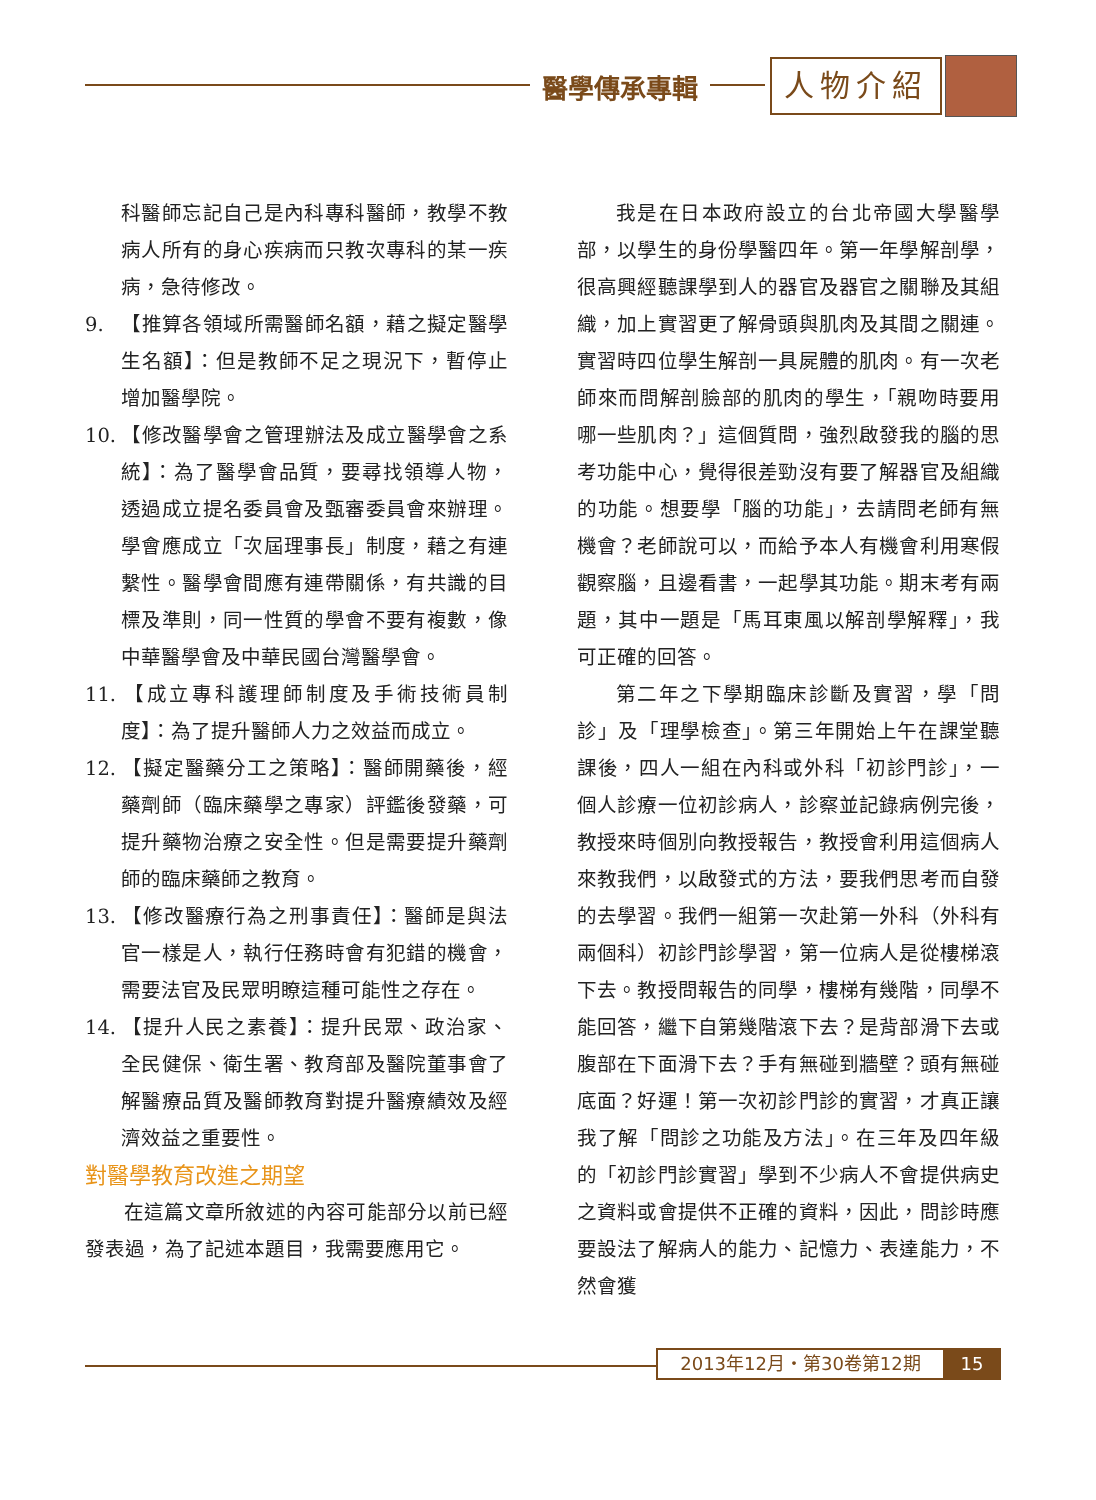醫學傳承專輯 人物介紹
科醫師忘記自己是內科專科醫師，教學不教病人所有的身心疾病而只教次專科的某一疾病，急待修改。
9. 【推算各領域所需醫師名額，藉之擬定醫學生名額】：但是教師不足之現況下，暫停止增加醫學院。
10. 【修改醫學會之管理辦法及成立醫學會之系統】：為了醫學會品質，要尋找領導人物，透過成立提名委員會及甄審委員會來辦理。學會應成立「次屆理事長」制度，藉之有連繫性。醫學會間應有連帶關係，有共識的目標及準則，同一性質的學會不要有複數，像中華醫學會及中華民國台灣醫學會。
11. 【成立專科護理師制度及手術技術員制度】：為了提升醫師人力之效益而成立。
12. 【擬定醫藥分工之策略】：醫師開藥後，經藥劑師（臨床藥學之專家）評鑑後發藥，可提升藥物治療之安全性。但是需要提升藥劑師的臨床藥師之教育。
13. 【修改醫療行為之刑事責任】：醫師是與法官一樣是人，執行任務時會有犯錯的機會，需要法官及民眾明瞭這種可能性之存在。
14. 【提升人民之素養】：提升民眾、政治家、全民健保、衛生署、教育部及醫院董事會了解醫療品質及醫師教育對提升醫療績效及經濟效益之重要性。
對醫學教育改進之期望
在這篇文章所敘述的內容可能部分以前已經發表過，為了記述本題目，我需要應用它。
我是在日本政府設立的台北帝國大學醫學部，以學生的身份學醫四年。第一年學解剖學，很高興經聽課學到人的器官及器官之關聯及其組織，加上實習更了解骨頭與肌肉及其間之關連。實習時四位學生解剖一具屍體的肌肉。有一次老師來而問解剖臉部的肌肉的學生，「親吻時要用哪一些肌肉？」這個質問，強烈啟發我的腦的思考功能中心，覺得很差勁沒有要了解器官及組織的功能。想要學「腦的功能」，去請問老師有無機會？老師說可以，而給予本人有機會利用寒假觀察腦，且邊看書，一起學其功能。期末考有兩題，其中一題是「馬耳東風以解剖學解釋」，我可正確的回答。
第二年之下學期臨床診斷及實習，學「問診」及「理學檢查」。第三年開始上午在課堂聽課後，四人一組在內科或外科「初診門診」，一個人診療一位初診病人，診察並記錄病例完後，教授來時個別向教授報告，教授會利用這個病人來教我們，以啟發式的方法，要我們思考而自發的去學習。我們一組第一次赴第一外科（外科有兩個科）初診門診學習，第一位病人是從樓梯滾下去。教授問報告的同學，樓梯有幾階，同學不能回答，繼下自第幾階滾下去？是背部滑下去或腹部在下面滑下去？手有無碰到牆壁？頭有無碰底面？好運！第一次初診門診的實習，才真正讓我了解「問診之功能及方法」。在三年及四年級的「初診門診實習」學到不少病人不會提供病史之資料或會提供不正確的資料，因此，問診時應要設法了解病人的能力、記憶力、表達能力，不然會獲
2013年12月・第30卷第12期 15